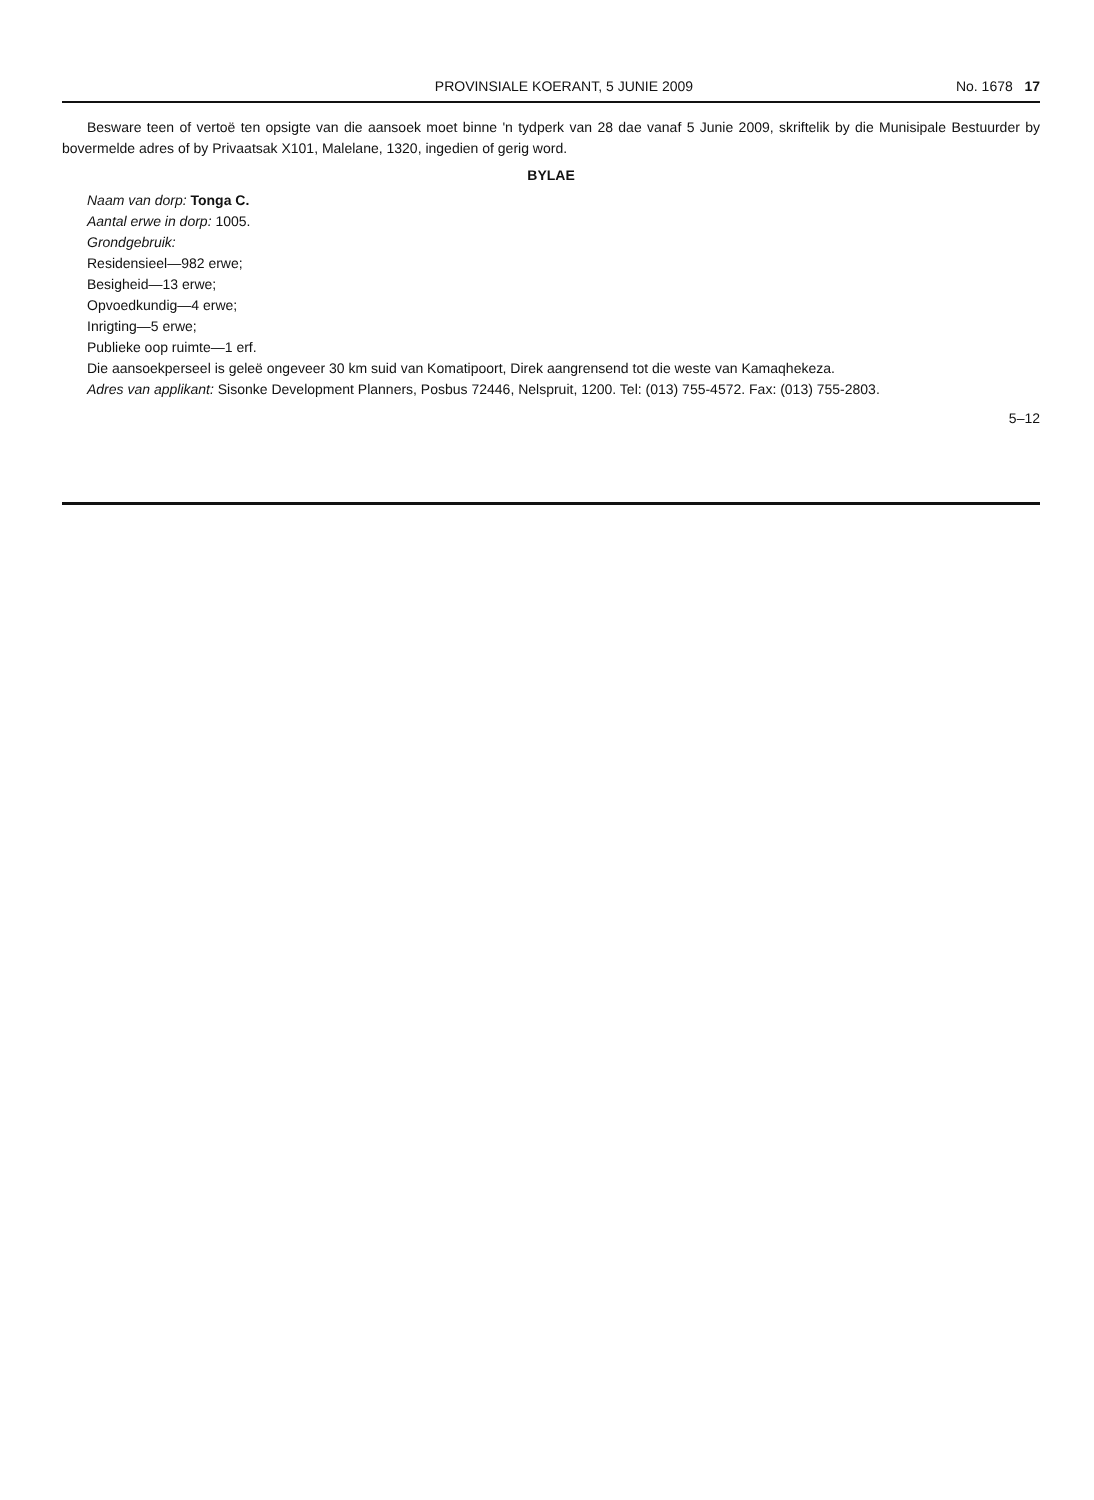PROVINSIALE KOERANT, 5 JUNIE 2009 No. 1678 17
Besware teen of vertoë ten opsigte van die aansoek moet binne 'n tydperk van 28 dae vanaf 5 Junie 2009, skriftelik by die Munisipale Bestuurder by bovermelde adres of by Privaatsak X101, Malelane, 1320, ingedien of gerig word.
BYLAE
Naam van dorp: Tonga C.
Aantal erwe in dorp: 1005.
Grondgebruik:
Residensieel—982 erwe;
Besigheid—13 erwe;
Opvoedkundig—4 erwe;
Inrigting—5 erwe;
Publieke oop ruimte—1 erf.
Die aansoekperseel is geleë ongeveer 30 km suid van Komatipoort, Direk aangrensend tot die weste van Kamaqhekeza.
Adres van applikant: Sisonke Development Planners, Posbus 72446, Nelspruit, 1200. Tel: (013) 755-4572. Fax: (013) 755-2803.
5–12